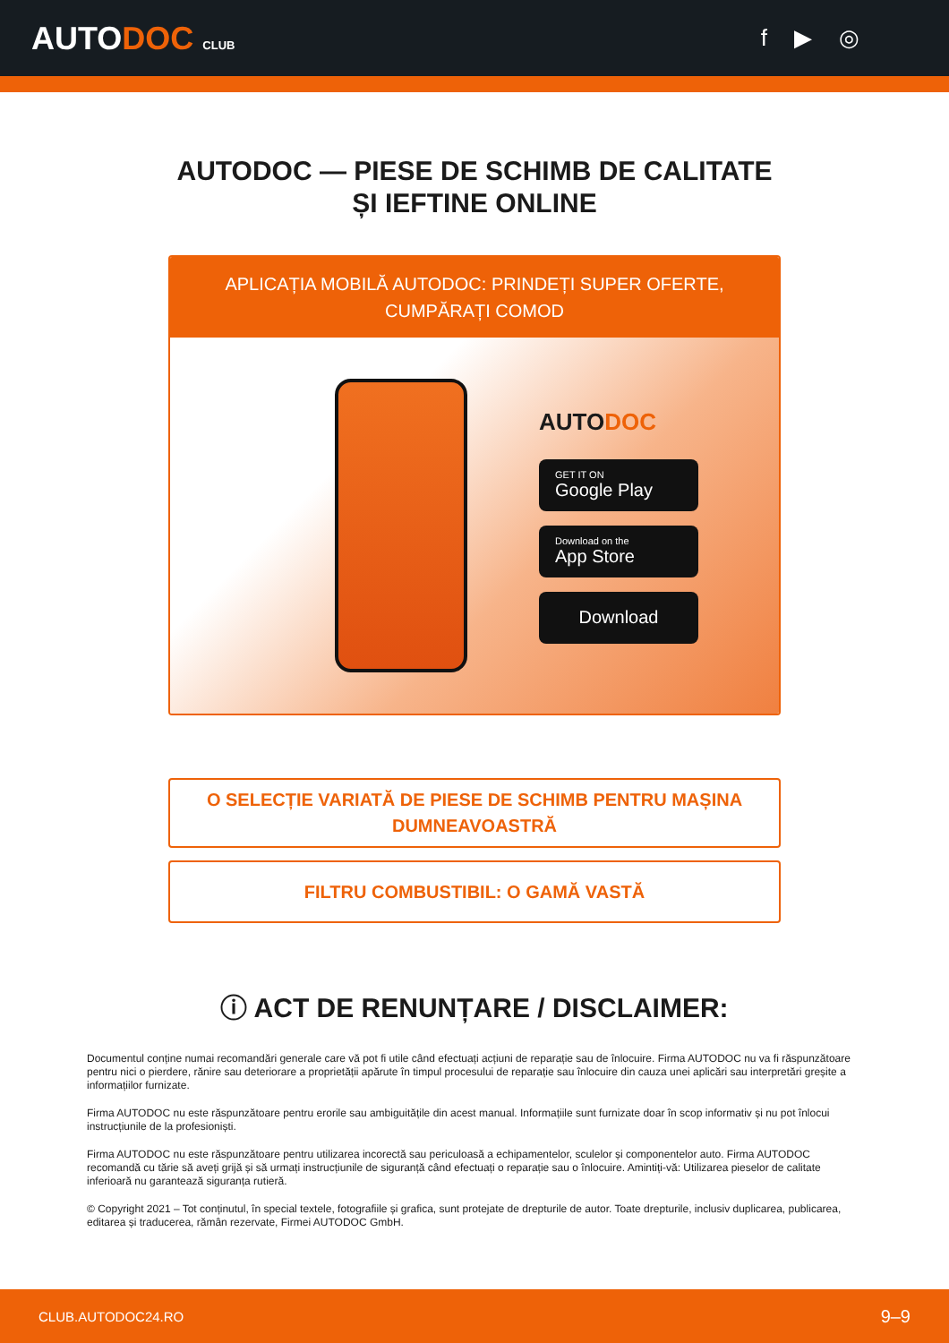AUTODOC CLUB
f ▶ ◎
AUTODOC — PIESE DE SCHIMB DE CALITATE ȘI IEFTINE ONLINE
APLICAȚIA MOBILĂ AUTODOC: PRINDEȚI SUPER OFERTE, CUMPĂRAȚI COMOD
AUTODOC
GET IT ON
Google Play
Download on the
App Store
Download
O SELECȚIE VARIATĂ DE PIESE DE SCHIMB PENTRU MAȘINA DUMNEAVOASTRĂ
FILTRU COMBUSTIBIL: O GAMĂ VASTĂ
ⓘ ACT DE RENUNȚARE / DISCLAIMER:
Documentul conține numai recomandări generale care vă pot fi utile când efectuați acțiuni de reparație sau de înlocuire. Firma AUTODOC nu va fi răspunzătoare pentru nici o pierdere, rănire sau deteriorare a proprietății apărute în timpul procesului de reparație sau înlocuire din cauza unei aplicări sau interpretări greșite a informațiilor furnizate.
Firma AUTODOC nu este răspunzătoare pentru erorile sau ambiguitățile din acest manual. Informațiile sunt furnizate doar în scop informativ și nu pot înlocui instrucțiunile de la profesioniști.
Firma AUTODOC nu este răspunzătoare pentru utilizarea incorectă sau periculoasă a echipamentelor, sculelor și componentelor auto. Firma AUTODOC recomandă cu tărie să aveți grijă și să urmați instrucțiunile de siguranță când efectuați o reparație sau o înlocuire. Amintiți-vă: Utilizarea pieselor de calitate inferioară nu garantează siguranța rutieră.
© Copyright 2021 – Tot conținutul, în special textele, fotografiile și grafica, sunt protejate de drepturile de autor. Toate drepturile, inclusiv duplicarea, publicarea, editarea și traducerea, rămân rezervate, Firmei AUTODOC GmbH.
CLUB.AUTODOC24.RO 9–9